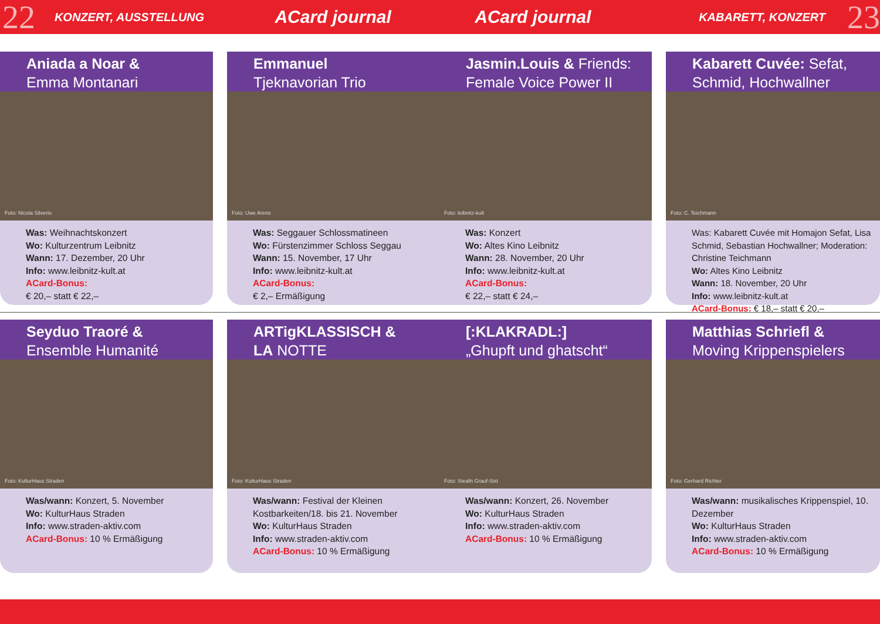22 KONZERT, AUSSTELLUNG ACard journal ACard journal KABARETT, KONZERT 23
Aniada a Noar &
Emma Montanari
Foto: Nicola Silverio
Was: Weihnachtskonzert
Wo: Kulturzentrum Leibnitz
Wann: 17. Dezember, 20 Uhr
Info: www.leibnitz-kult.at
ACard-Bonus:
€ 20,– statt € 22,–
Emmanuel
Tjeknavorian Trio
Foto: Uwe Arens
Was: Seggauer Schlossmatineen
Wo: Fürstenzimmer Schloss Seggau
Wann: 15. November, 17 Uhr
Info: www.leibnitz-kult.at
ACard-Bonus:
€ 2,– Ermäßigung
Jasmin.Louis & Friends:
Female Voice Power II
Foto: leibnitz-kult
Was: Konzert
Wo: Altes Kino Leibnitz
Wann: 28. November, 20 Uhr
Info: www.leibnitz-kult.at
ACard-Bonus:
€ 22,– statt € 24,–
Kabarett Cuvée: Sefat,
Schmid, Hochwallner
Foto: C. Teichmann
Was: Kabarett Cuvée mit Homajon Sefat, Lisa Schmid, Sebastian Hochwallner; Moderation: Christine Teichmann
Wo: Altes Kino Leibnitz
Wann: 18. November, 20 Uhr
Info: www.leibnitz-kult.at
ACard-Bonus: € 18,– statt € 20,–
Seyduo Traoré &
Ensemble Humanité
Foto: KulturHaus Straden
Was/wann: Konzert, 5. November
Wo: KulturHaus Straden
Info: www.straden-aktiv.com
ACard-Bonus: 10 % Ermäßigung
ARTigKLASSISCH &
LA NOTTE
Foto: KulturHaus Straden
Was/wann: Festival der Kleinen Kostbarkeiten/18. bis 21. November
Wo: KulturHaus Straden
Info: www.straden-aktiv.com
ACard-Bonus: 10 % Ermäßigung
[:KLAKRADL:]
„Ghupft und ghatscht“
Foto: Steafn Grauf-Sixt
Was/wann: Konzert, 26. November
Wo: KulturHaus Straden
Info: www.straden-aktiv.com
ACard-Bonus: 10 % Ermäßigung
Matthias Schriefl &
Moving Krippenspielers
Foto: Gerhard Richter
Was/wann: musikalisches Krippenspiel, 10. Dezember
Wo: KulturHaus Straden
Info: www.straden-aktiv.com
ACard-Bonus: 10 % Ermäßigung